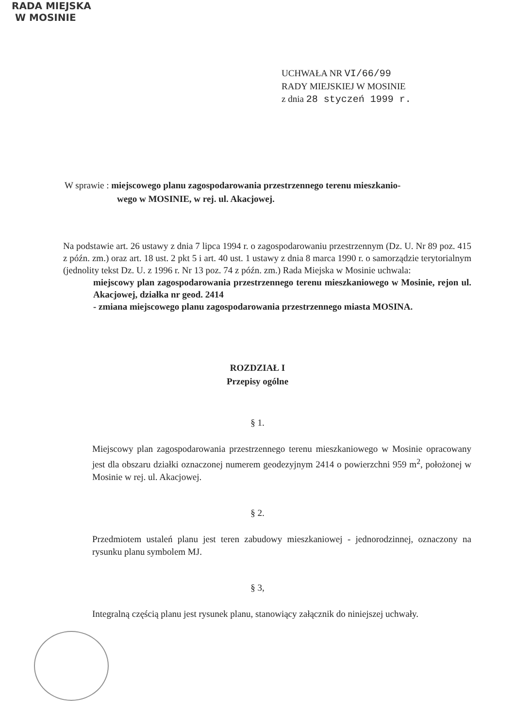RADA MIEJSKA
W MOSINIE
UCHWAŁA NR VI/66/99
RADY MIEJSKIEJ W MOSINIE
z dnia 28 styczeń 1999 r.
W sprawie : miejscowego planu zagospodarowania przestrzennego terenu mieszkanio-
wego w MOSINIE, w rej. ul. Akacjowej.
Na podstawie art. 26 ustawy z dnia 7 lipca 1994 r. o zagospodarowaniu przestrzennym (Dz. U. Nr 89 poz. 415 z późn. zm.) oraz art. 18 ust. 2 pkt 5 i art. 40 ust. 1 ustawy z dnia 8 marca 1990 r. o samorządzie terytorialnym (jednolity tekst Dz. U. z 1996 r. Nr 13 poz. 74 z późn. zm.) Rada Miejska w Mosinie uchwala:
miejscowy plan zagospodarowania przestrzennego terenu mieszkaniowego w Mosinie, rejon ul. Akacjowej, działka nr geod. 2414
- zmiana miejscowego planu zagospodarowania przestrzennego miasta MOSINA.
ROZDZIAŁ I
Przepisy ogólne
§ 1.
Miejscowy plan zagospodarowania przestrzennego terenu mieszkaniowego w Mosinie opracowany jest dla obszaru działki oznaczonej numerem geodezyjnym 2414 o powierzchni 959 m<sup>2</sup>, położonej w Mosinie w rej. ul. Akacjowej.
§ 2.
Przedmiotem ustaleń planu jest teren zabudowy mieszkaniowej - jednorodzinnej, oznaczony na rysunku planu symbolem MJ.
§ 3,
Integralną częścią planu jest rysunek planu, stanowiący załącznik do niniejszej uchwały.